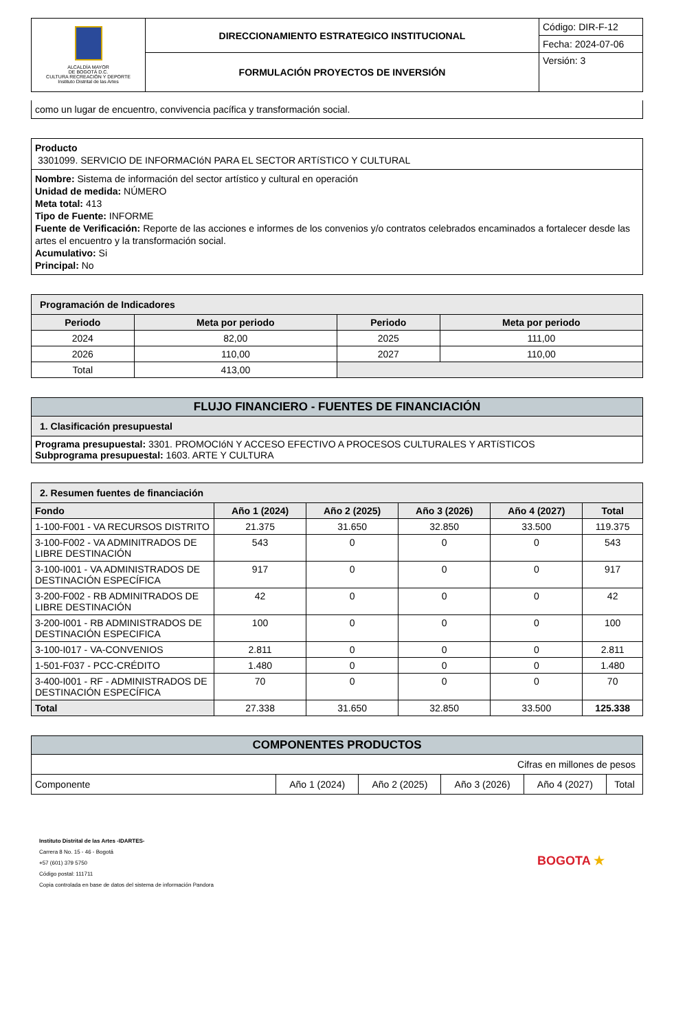| ALCALDÍA MAYOR DE BOGOTÁ D.C. CULTURA RECREACIÓN Y DEPORTE Instituto Distrital de las Artes | DIRECCIONAMIENTO ESTRATEGICO INSTITUCIONAL | Código: DIR-F-12 |
| | | Fecha: 2024-07-06 |
| | FORMULACIÓN PROYECTOS DE INVERSIÓN | Versión: 3 |
como un lugar de encuentro, convivencia pacífica y transformación social.
Producto
3301099. SERVICIO DE INFORMACIóN PARA EL SECTOR ARTíSTICO Y CULTURAL
Nombre: Sistema de información del sector artístico y cultural en operación
Unidad de medida: NÚMERO
Meta total: 413
Tipo de Fuente: INFORME
Fuente de Verificación: Reporte de las acciones e informes de los convenios y/o contratos celebrados encaminados a fortalecer desde las artes el encuentro y la transformación social.
Acumulativo: Si
Principal: No
| Programación de Indicadores | | | |
| --- | --- | --- | --- |
| Periodo | Meta por periodo | Periodo | Meta por periodo |
| 2024 | 82,00 | 2025 | 111,00 |
| 2026 | 110,00 | 2027 | 110,00 |
| Total | 413,00 | | |
| FLUJO FINANCIERO - FUENTES DE FINANCIACIÓN |
| --- |
| 1. Clasificación presupuestal |
| Programa presupuestal: 3301. PROMOCIóN Y ACCESO EFECTIVO A PROCESOS CULTURALES Y ARTíSTICOS Subprograma presupuestal: 1603. ARTE Y CULTURA |
| 2. Resumen fuentes de financiación | | | | | |
| --- | --- | --- | --- | --- | --- |
| Fondo | Año 1 (2024) | Año 2 (2025) | Año 3 (2026) | Año 4 (2027) | Total |
| 1-100-F001 - VA RECURSOS DISTRITO | 21.375 | 31.650 | 32.850 | 33.500 | 119.375 |
| 3-100-F002 - VA ADMINITRADOS DE LIBRE DESTINACIÓN | 543 | 0 | 0 | 0 | 543 |
| 3-100-I001 - VA ADMINISTRADOS DE DESTINACIÓN ESPECÍFICA | 917 | 0 | 0 | 0 | 917 |
| 3-200-F002 - RB ADMINITRADOS DE LIBRE DESTINACIÓN | 42 | 0 | 0 | 0 | 42 |
| 3-200-I001 - RB ADMINISTRADOS DE DESTINACIÓN ESPECIFICA | 100 | 0 | 0 | 0 | 100 |
| 3-100-I017 - VA-CONVENIOS | 2.811 | 0 | 0 | 0 | 2.811 |
| 1-501-F037 - PCC-CRÉDITO | 1.480 | 0 | 0 | 0 | 1.480 |
| 3-400-I001 - RF - ADMINISTRADOS DE DESTINACIÓN ESPECÍFICA | 70 | 0 | 0 | 0 | 70 |
| Total | 27.338 | 31.650 | 32.850 | 33.500 | 125.338 |
| COMPONENTES PRODUCTOS | | | | | |
| --- | --- | --- | --- | --- | --- |
| Cifras en millones de pesos | | | | | |
| Componente | Año 1 (2024) | Año 2 (2025) | Año 3 (2026) | Año 4 (2027) | Total |
Instituto Distrital de las Artes -IDARTES-
Carrera 8 No. 15 - 46 - Bogotá
+57 (601) 379 5750
Código postal: 111711
Copia controlada en base de datos del sistema de información Pandora
BOGOTA ★